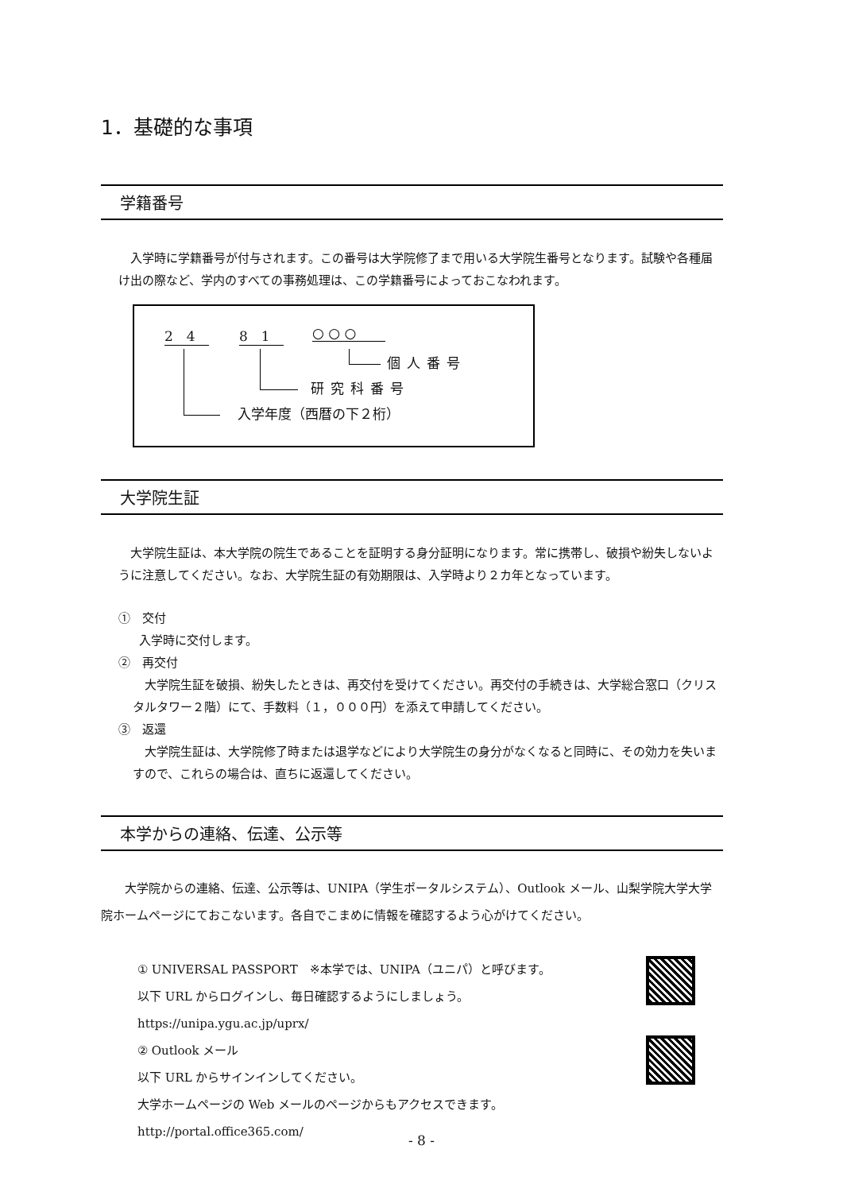1．基礎的な事項
学籍番号
入学時に学籍番号が付与されます。この番号は大学院修了まで用いる大学院生番号となります。試験や各種届け出の際など、学内のすべての事務処理は、この学籍番号によっておこなわれます。
2　4 8　1 ○ ○ ○
個人番号
研究科番号
入学年度（西暦の下２桁）
大学院生証
大学院生証は、本大学院の院生であることを証明する身分証明になります。常に携帯し、破損や紛失しないように注意してください。なお、大学院生証の有効期限は、入学時より２カ年となっています。
①　交付
入学時に交付します。
②　再交付
大学院生証を破損、紛失したときは、再交付を受けてください。再交付の手続きは、大学総合窓口（クリスタルタワー２階）にて、手数料（１，０００円）を添えて申請してください。
③　返還
大学院生証は、大学院修了時または退学などにより大学院生の身分がなくなると同時に、その効力を失いますので、これらの場合は、直ちに返還してください。
本学からの連絡、伝達、公示等
大学院からの連絡、伝達、公示等は、UNIPA（学生ポータルシステム）、Outlook メール、山梨学院大学大学院ホームページにておこないます。各自でこまめに情報を確認するよう心がけてください。
① UNIVERSAL PASSPORT　※本学では、UNIPA（ユニパ）と呼びます。
以下 URL からログインし、毎日確認するようにしましょう。
https://unipa.ygu.ac.jp/uprx/
② Outlook メール
以下 URL からサインインしてください。
大学ホームページの Web メールのページからもアクセスできます。
http://portal.office365.com/
- 8 -